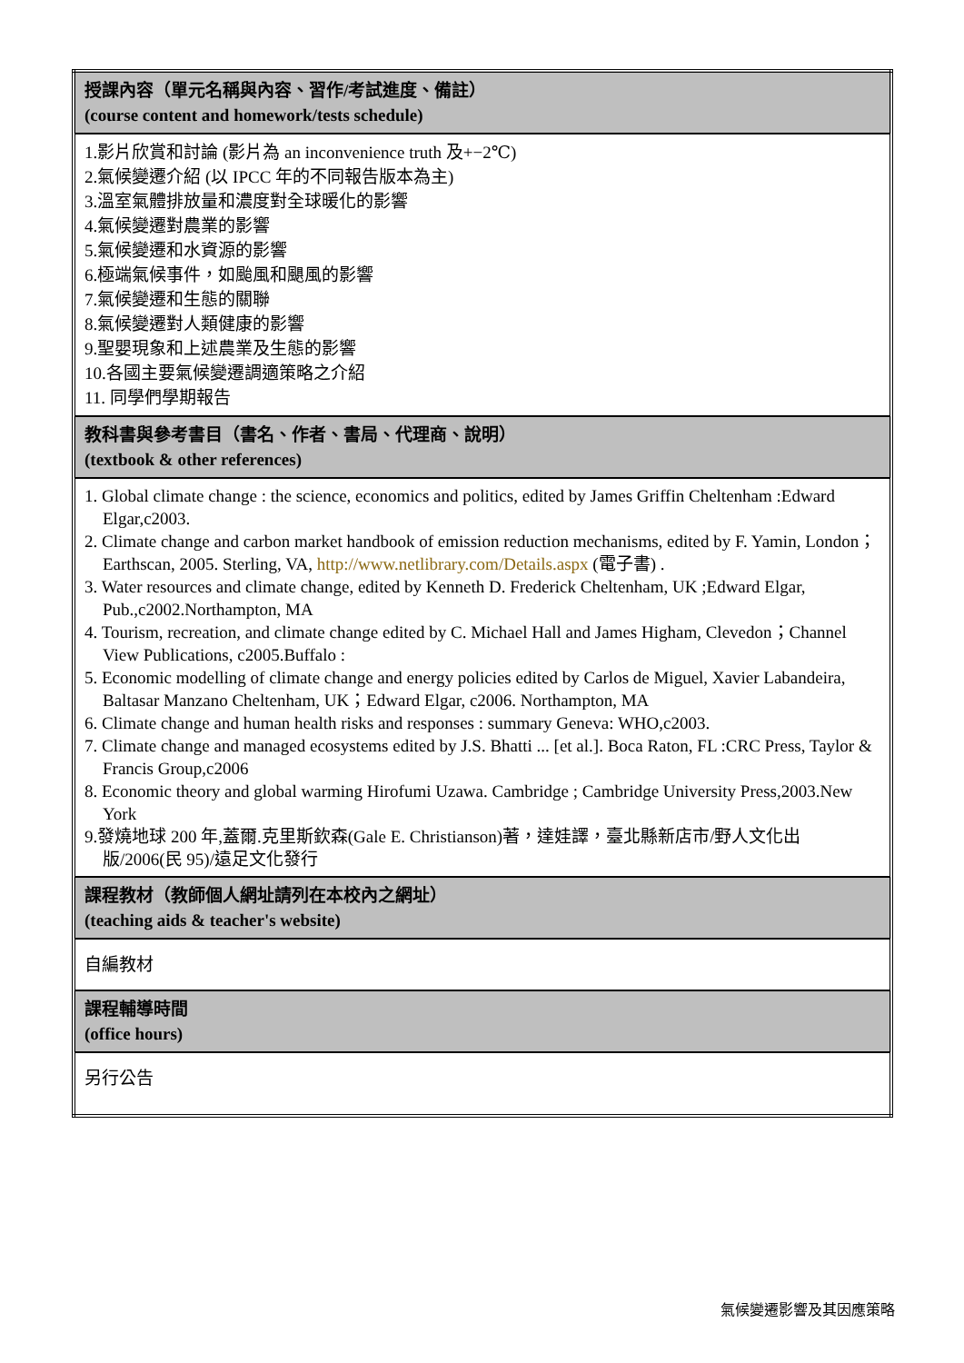| 授課內容（單元名稱與內容、習作/考試進度、備註） (course content and homework/tests schedule) |
| 1.影片欣賞和討論 (影片為 an inconvenience truth 及+−2℃) 2.氣候變遷介紹 (以 IPCC 年的不同報告版本為主) 3.溫室氣體排放量和濃度對全球暖化的影響 4.氣候變遷對農業的影響 5.氣候變遷和水資源的影響 6.極端氣候事件，如颱風和颶風的影響 7.氣候變遷和生態的關聯 8.氣候變遷對人類健康的影響 9.聖嬰現象和上述農業及生態的影響 10.各國主要氣候變遷調適策略之介紹 11. 同學們學期報告 |
| 教科書與參考書目（書名、作者、書局、代理商、說明） (textbook & other references) |
| 1. Global climate change : the science, economics and politics, edited by James Griffin Cheltenham :Edward Elgar,c2003. 2. Climate change and carbon market handbook of emission reduction mechanisms, edited by F. Yamin, London；Earthscan, 2005. Sterling, VA, http://www.netlibrary.com/Details.aspx (電子書) . 3. Water resources and climate change, edited by Kenneth D. Frederick Cheltenham, UK ;Edward Elgar, Pub.,c2002.Northampton, MA 4. Tourism, recreation, and climate change edited by C. Michael Hall and James Higham, Clevedon；Channel View Publications, c2005.Buffalo : 5. Economic modelling of climate change and energy policies edited by Carlos de Miguel, Xavier Labandeira, Baltasar Manzano Cheltenham, UK；Edward Elgar, c2006. Northampton, MA 6. Climate change and human health risks and responses : summary Geneva: WHO,c2003. 7. Climate change and managed ecosystems edited by J.S. Bhatti ... [et al.]. Boca Raton, FL :CRC Press, Taylor & Francis Group,c2006 8. Economic theory and global warming Hirofumi Uzawa. Cambridge ; Cambridge University Press,2003.New York 9.發燒地球 200 年,蓋爾.克里斯欽森(Gale E. Christianson)著，達娃譯，臺北縣新店市/野人文化出版/2006(民 95)/遠足文化發行 |
| 課程教材（教師個人網址請列在本校內之網址） (teaching aids & teacher's website) |
| 自編教材 |
| 課程輔導時間 (office hours) |
| 另行公告 |
氣候變遷影響及其因應策略